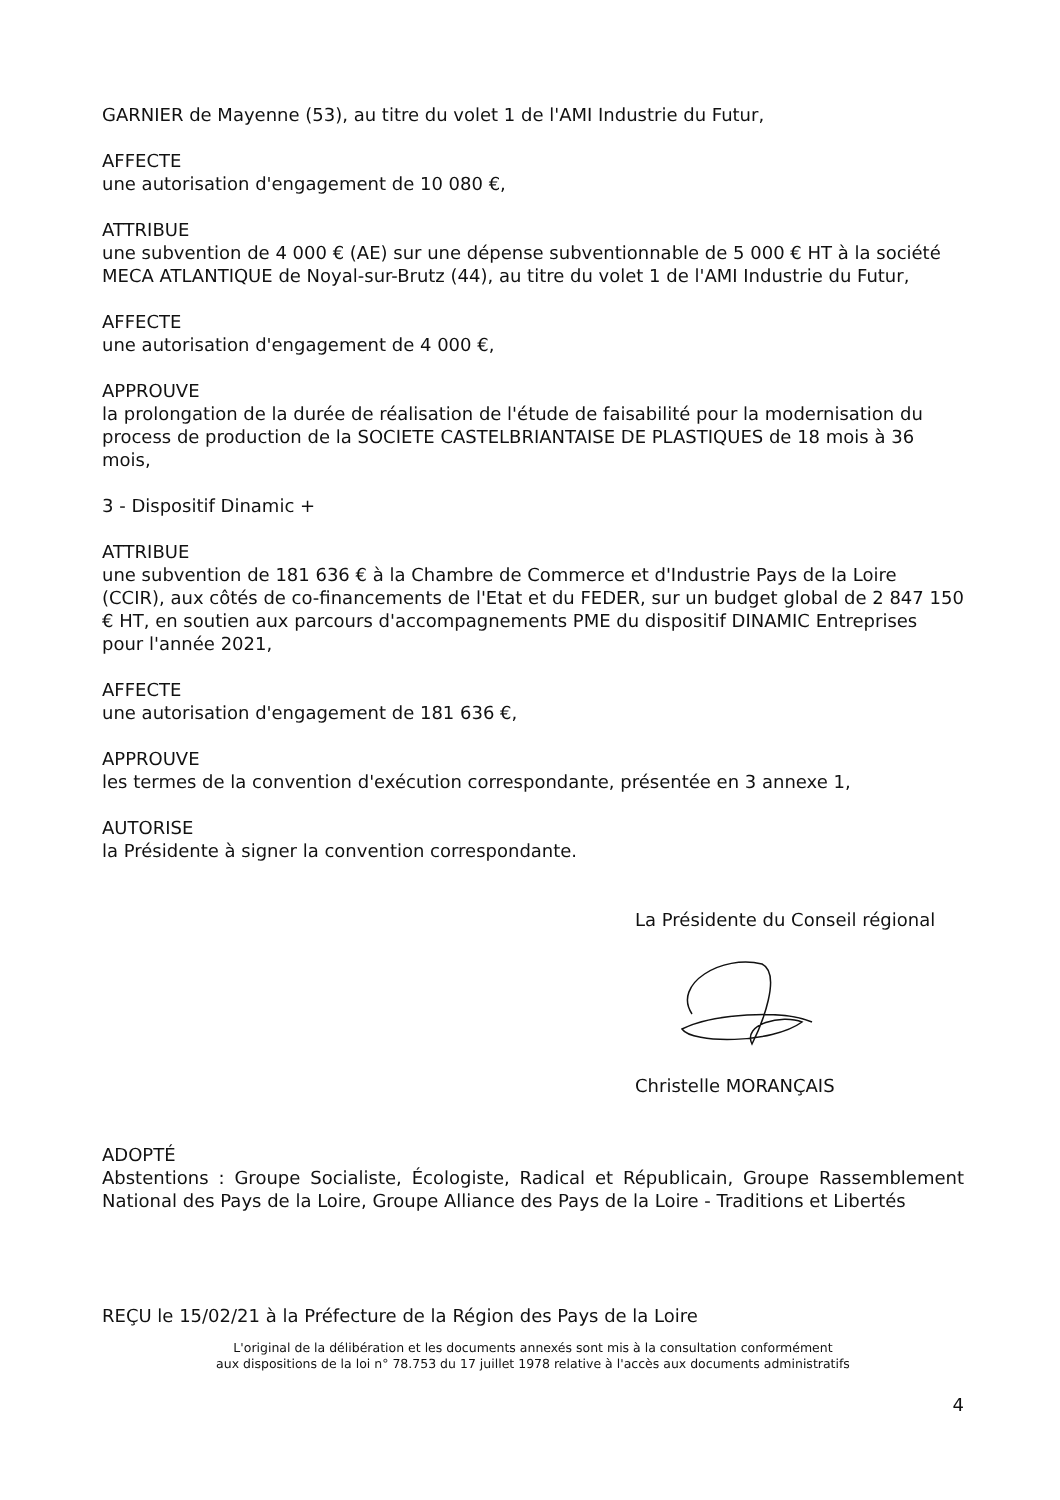GARNIER de Mayenne (53), au titre du volet 1 de l'AMI Industrie du Futur,
AFFECTE
une autorisation d'engagement de 10 080 €,
ATTRIBUE
une subvention de 4 000 € (AE) sur une dépense subventionnable de 5 000 € HT à la société MECA ATLANTIQUE de Noyal-sur-Brutz (44), au titre du volet 1 de l'AMI Industrie du Futur,
AFFECTE
une autorisation d'engagement de 4 000 €,
APPROUVE
la prolongation de la durée de réalisation de l'étude de faisabilité pour la modernisation du process de production de la SOCIETE CASTELBRIANTAISE DE PLASTIQUES de 18 mois à 36 mois,
3 - Dispositif Dinamic +
ATTRIBUE
une subvention de 181 636 € à la Chambre de Commerce et d'Industrie Pays de la Loire (CCIR), aux côtés de co-financements de l'Etat et du FEDER, sur un budget global de 2 847 150 € HT, en soutien aux parcours d'accompagnements PME du dispositif DINAMIC Entreprises pour l'année 2021,
AFFECTE
une autorisation d'engagement de 181 636 €,
APPROUVE
les termes de la convention d'exécution correspondante, présentée en 3 annexe 1,
AUTORISE
la Présidente à signer la convention correspondante.
La Présidente du Conseil régional
Christelle MORANÇAIS
ADOPTÉ
Abstentions : Groupe Socialiste, Écologiste, Radical et Républicain, Groupe Rassemblement National des Pays de la Loire, Groupe Alliance des Pays de la Loire - Traditions et Libertés
REÇU le 15/02/21 à la Préfecture de la Région des Pays de la Loire
L'original de la délibération et les documents annexés sont mis à la consultation conformément
aux dispositions de la loi n° 78.753 du 17 juillet 1978 relative à l'accès aux documents administratifs
4